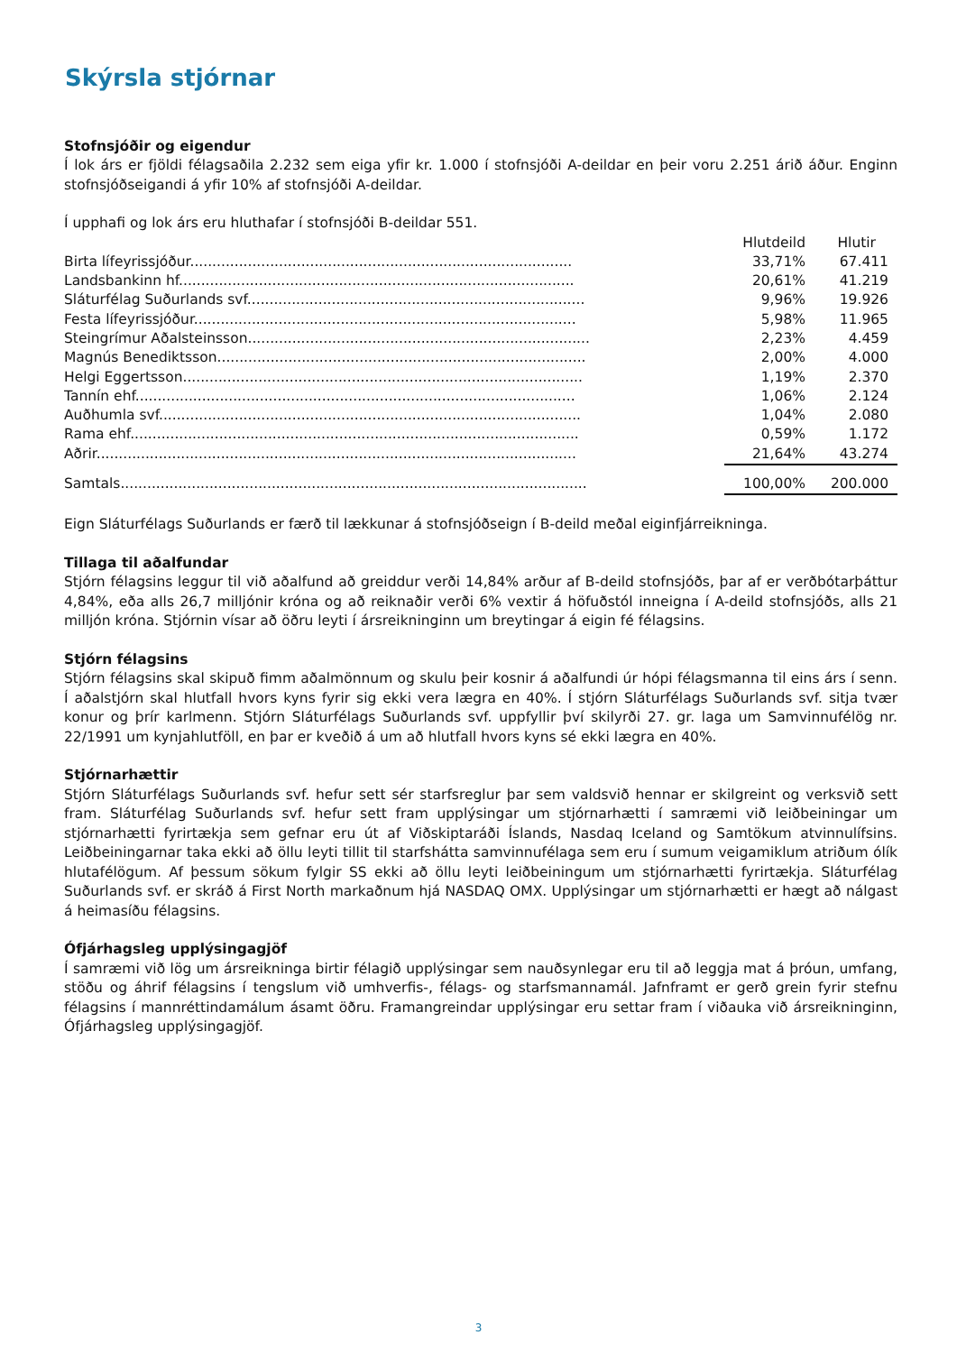Skýrsla stjórnar
Stofnsjóðir og eigendur
Í lok árs er fjöldi félagsaðila 2.232 sem eiga yfir kr. 1.000 í stofnsjóði A-deildar en þeir voru 2.251 árið áður. Enginn stofnsjóðseigandi á yfir 10% af stofnsjóði A-deildar.
Í upphafi og lok árs eru hluthafar í stofnsjóði B-deildar 551.
| | Hlutdeild | Hlutir |
| --- | --- | --- |
| Birta lífeyrissjóður...................................................................................... | 33,71% | 67.411 |
| Landsbankinn hf......................................................................................... | 20,61% | 41.219 |
| Sláturfélag Suðurlands svf............................................................................ | 9,96% | 19.926 |
| Festa lífeyrissjóður...................................................................................... | 5,98% | 11.965 |
| Steingrímur Aðalsteinsson............................................................................. | 2,23% | 4.459 |
| Magnús Benediktsson................................................................................... | 2,00% | 4.000 |
| Helgi Eggertsson.......................................................................................... | 1,19% | 2.370 |
| Tannín ehf................................................................................................... | 1,06% | 2.124 |
| Auðhumla svf............................................................................................... | 1,04% | 2.080 |
| Rama ehf..................................................................................................... | 0,59% | 1.172 |
| Aðrir............................................................................................................ | 21,64% | 43.274 |
| Samtals......................................................................................................... | 100,00% | 200.000 |
Eign Sláturfélags Suðurlands er færð til lækkunar á stofnsjóðseign í B-deild meðal eiginfjárreikninga.
Tillaga til aðalfundar
Stjórn félagsins leggur til við aðalfund að greiddur verði 14,84% arður af B-deild stofnsjóðs, þar af er verðbótarþáttur 4,84%, eða alls 26,7 milljónir króna og að reiknaðir verði 6% vextir á höfuðstól inneigna í A-deild stofnsjóðs, alls 21 milljón króna. Stjórnin vísar að öðru leyti í ársreikninginn um breytingar á eigin fé félagsins.
Stjórn félagsins
Stjórn félagsins skal skipuð fimm aðalmönnum og skulu þeir kosnir á aðalfundi úr hópi félagsmanna til eins árs í senn. Í aðalstjórn skal hlutfall hvors kyns fyrir sig ekki vera lægra en 40%. Í stjórn Sláturfélags Suðurlands svf. sitja tvær konur og þrír karlmenn. Stjórn Sláturfélags Suðurlands svf. uppfyllir því skilyrði 27. gr. laga um Samvinnufélög nr. 22/1991 um kynjahlutföll, en þar er kveðið á um að hlutfall hvors kyns sé ekki lægra en 40%.
Stjórnarhættir
Stjórn Sláturfélags Suðurlands svf. hefur sett sér starfsreglur þar sem valdsvið hennar er skilgreint og verksvið sett fram. Sláturfélag Suðurlands svf. hefur sett fram upplýsingar um stjórnarhætti í samræmi við leiðbeiningar um stjórnarhætti fyrirtækja sem gefnar eru út af Viðskiptaráði Íslands, Nasdaq Iceland og Samtökum atvinnulífsins. Leiðbeiningarnar taka ekki að öllu leyti tillit til starfshátta samvinnufélaga sem eru í sumum veigamiklum atriðum ólík hlutafélögum. Af þessum sökum fylgir SS ekki að öllu leyti leiðbeiningum um stjórnarhætti fyrirtækja. Sláturfélag Suðurlands svf. er skráð á First North markaðnum hjá NASDAQ OMX. Upplýsingar um stjórnarhætti er hægt að nálgast á heimasíðu félagsins.
Ófjárhagsleg upplýsingagjöf
Í samræmi við lög um ársreikninga birtir félagið upplýsingar sem nauðsynlegar eru til að leggja mat á þróun, umfang, stöðu og áhrif félagsins í tengslum við umhverfis-, félags- og starfsmannamál. Jafnframt er gerð grein fyrir stefnu félagsins í mannréttindamálum ásamt öðru. Framangreindar upplýsingar eru settar fram í viðauka við ársreikninginn, Ófjárhagsleg upplýsingagjöf.
3